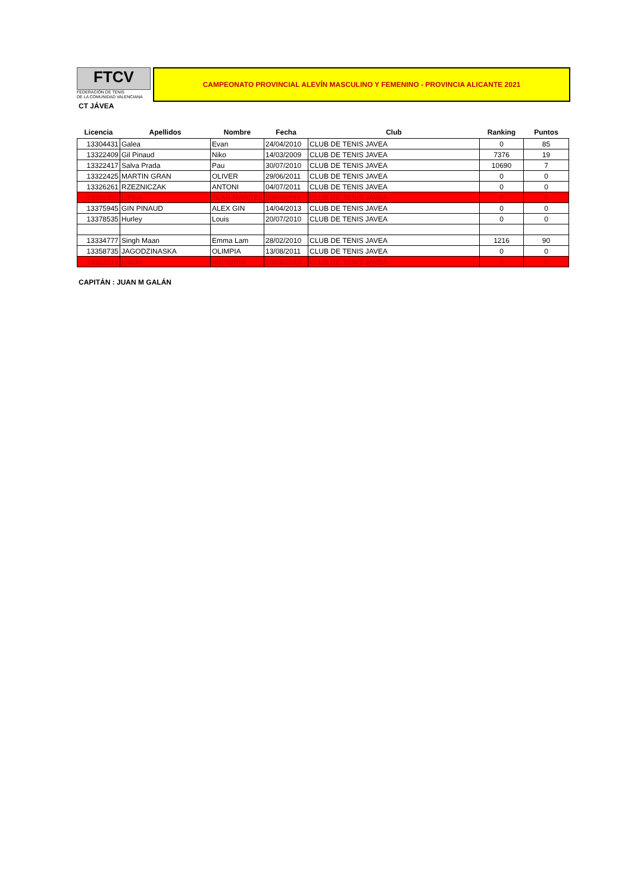FTCV
FEDERACIÓN DE TENIS
DE LA COMUNIDAD VALENCIANA
CAMPEONATO PROVINCIAL ALEVÍN MASCULINO Y FEMENINO - PROVINCIA ALICANTE 2021
CT JÁVEA
| Licencia | Apellidos | Nombre | Fecha | Club | Ranking | Puntos |
| --- | --- | --- | --- | --- | --- | --- |
| 13304431 | Galea | Evan | 24/04/2010 | CLUB DE TENIS JAVEA | 0 | 85 |
| 13322409 | Gil Pinaud | Niko | 14/03/2009 | CLUB DE TENIS JAVEA | 7376 | 19 |
| 13322417 | Salva Prada | Pau | 30/07/2010 | CLUB DE TENIS JAVEA | 10690 | 7 |
| 13322425 | MARTIN GRAN | OLIVER | 29/06/2011 | CLUB DE TENIS JAVEA | 0 | 0 |
| 13326261 | RZEZNICZAK | ANTONI | 04/07/2011 | CLUB DE TENIS JAVEA | 0 | 0 |
| 13322392 | LIPKA | JUAN MARCEL | 08/03/2011 | CLUB DE TENIS JAVEA | 0 | 0 |
| 13375945 | GIN PINAUD | ALEX GIN | 14/04/2013 | CLUB DE TENIS JAVEA | 0 | 0 |
| 13378535 | Hurley | Louis | 20/07/2010 | CLUB DE TENIS JAVEA | 0 | 0 |
| 13334777 | Singh Maan | Emma Lam | 28/02/2010 | CLUB DE TENIS JAVEA | 1216 | 90 |
| 13358735 | JAGODZINASKA | OLIMPIA | 13/08/2011 | CLUB DE TENIS JAVEA | 0 | 0 |
| 13322516 | LACKI | VICTORIA | 10/09/2010 | CLUB DE TENIS JAVEA | 0 | 0 |
CAPITÁN : JUAN M GALÁN